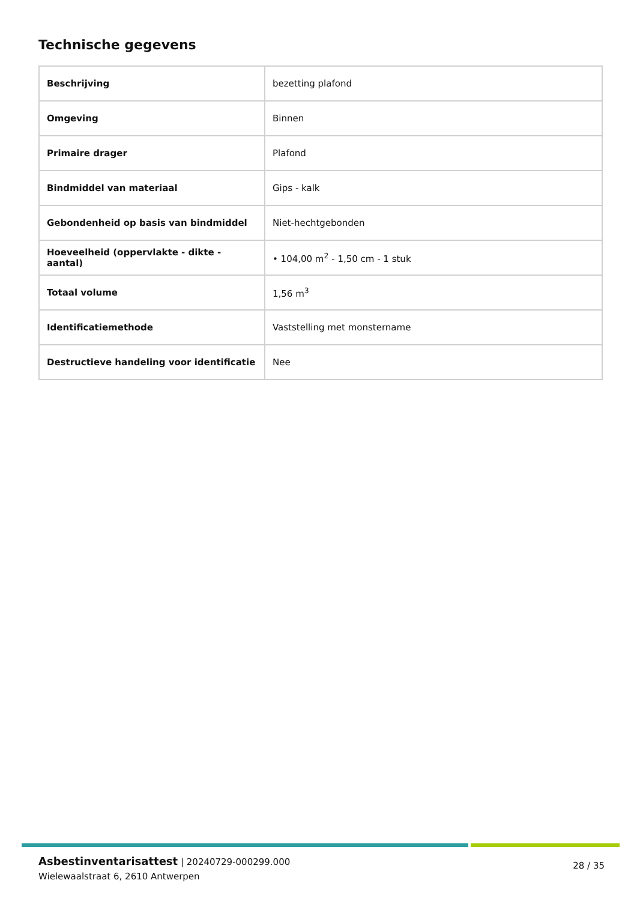Technische gegevens
| Beschrijving | bezetting plafond |
| Omgeving | Binnen |
| Primaire drager | Plafond |
| Bindmiddel van materiaal | Gips - kalk |
| Gebondenheid op basis van bindmiddel | Niet-hechtgebonden |
| Hoeveelheid (oppervlakte - dikte - aantal) | • 104,00 m<sup>2</sup> - 1,50 cm - 1 stuk |
| Totaal volume | 1,56 m<sup>3</sup> |
| Identificatiemethode | Vaststelling met monstername |
| Destructieve handeling voor identificatie | Nee |
Asbestinventarisattest | 20240729-000299.000
Wielewaalstraat 6, 2610 Antwerpen
28 / 35